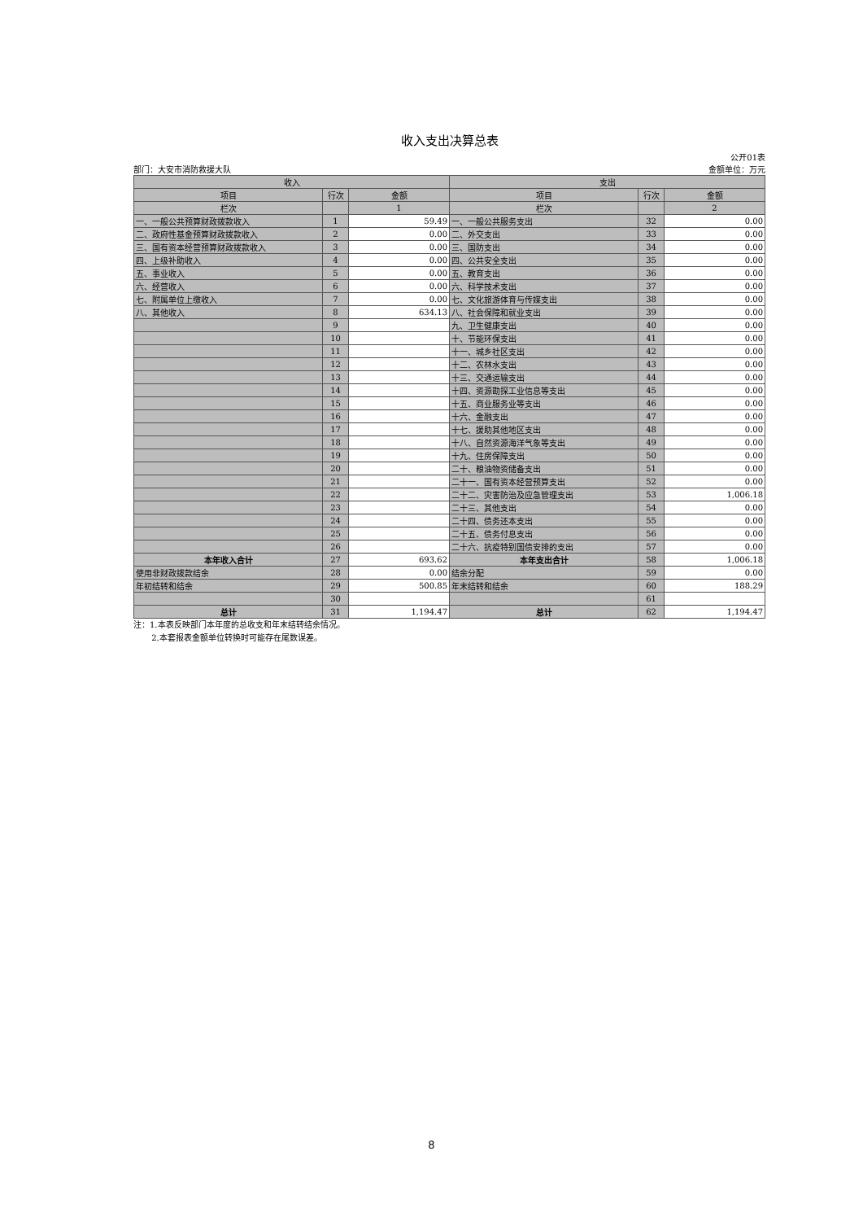收入支出决算总表
部门：大安市消防救援大队 公开01表
金额单位：万元
| 收入 | | | 支出 | | |
| --- | --- | --- | --- | --- | --- |
| 项目 | 行次 | 金额 | 项目 | 行次 | 金额 |
| 栏次 | | 1 | 栏次 | | 2 |
| 一、一般公共预算财政拨款收入 | 1 | 59.49 | 一、一般公共服务支出 | 32 | 0.00 |
| 二、政府性基金预算财政拨款收入 | 2 | 0.00 | 二、外交支出 | 33 | 0.00 |
| 三、国有资本经营预算财政拨款收入 | 3 | 0.00 | 三、国防支出 | 34 | 0.00 |
| 四、上级补助收入 | 4 | 0.00 | 四、公共安全支出 | 35 | 0.00 |
| 五、事业收入 | 5 | 0.00 | 五、教育支出 | 36 | 0.00 |
| 六、经营收入 | 6 | 0.00 | 六、科学技术支出 | 37 | 0.00 |
| 七、附属单位上缴收入 | 7 | 0.00 | 七、文化旅游体育与传媒支出 | 38 | 0.00 |
| 八、其他收入 | 8 | 634.13 | 八、社会保障和就业支出 | 39 | 0.00 |
| | 9 | | 九、卫生健康支出 | 40 | 0.00 |
| | 10 | | 十、节能环保支出 | 41 | 0.00 |
| | 11 | | 十一、城乡社区支出 | 42 | 0.00 |
| | 12 | | 十二、农林水支出 | 43 | 0.00 |
| | 13 | | 十三、交通运输支出 | 44 | 0.00 |
| | 14 | | 十四、资源勘探工业信息等支出 | 45 | 0.00 |
| | 15 | | 十五、商业服务业等支出 | 46 | 0.00 |
| | 16 | | 十六、金融支出 | 47 | 0.00 |
| | 17 | | 十七、援助其他地区支出 | 48 | 0.00 |
| | 18 | | 十八、自然资源海洋气象等支出 | 49 | 0.00 |
| | 19 | | 十九、住房保障支出 | 50 | 0.00 |
| | 20 | | 二十、粮油物资储备支出 | 51 | 0.00 |
| | 21 | | 二十一、国有资本经营预算支出 | 52 | 0.00 |
| | 22 | | 二十二、灾害防治及应急管理支出 | 53 | 1,006.18 |
| | 23 | | 二十三、其他支出 | 54 | 0.00 |
| | 24 | | 二十四、债务还本支出 | 55 | 0.00 |
| | 25 | | 二十五、债务付息支出 | 56 | 0.00 |
| | 26 | | 二十六、抗疫特别国债安排的支出 | 57 | 0.00 |
| 本年收入合计 | 27 | 693.62 | 本年支出合计 | 58 | 1,006.18 |
| 使用非财政拨款结余 | 28 | 0.00 | 结余分配 | 59 | 0.00 |
| 年初结转和结余 | 29 | 500.85 | 年末结转和结余 | 60 | 188.29 |
| | 30 | | | 61 | |
| 总计 | 31 | 1,194.47 | 总计 | 62 | 1,194.47 |
注：1.本表反映部门本年度的总收支和年末结转结余情况。
2.本套报表金额单位转换时可能存在尾数误差。
8